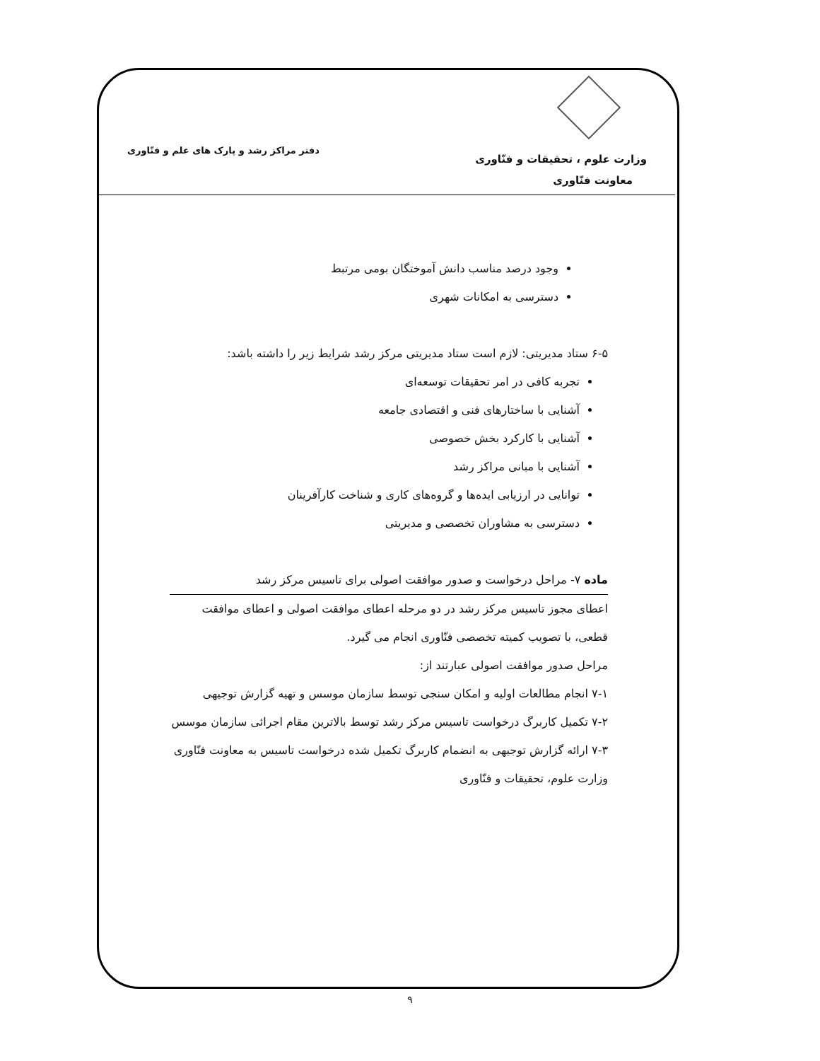وزارت علوم ، تحقیقات و فنّاوری
معاونت فنّاوری
دفتر مراکز رشد و پارک های علم و فنّاوری
وجود درصد مناسب دانش آموختگان بومی مرتبط
دسترسی به امکانات شهری
۶-۵ ستاد مدیریتی: لازم است ستاد مدیریتی مرکز رشد شرایط زیر را داشته باشد:
تجربه کافی در امر تحقیقات توسعه‌ای
آشنایی با ساختارهای فنی و اقتصادی جامعه
آشنایی با کارکرد بخش خصوصی
آشنایی با مبانی مراکز رشد
توانایی در ارزیابی ایده‌ها و گروه‌های کاری و شناخت کارآفرینان
دسترسی به مشاوران تخصصی و مدیریتی
ماده ۷- مراحل درخواست و صدور موافقت اصولی برای تاسیس مرکز رشد
اعطای مجوز تاسیس مرکز رشد در دو مرحله اعطای موافقت اصولی و اعطای موافقت قطعی، با تصویب کمیته تخصصی فنّاوری انجام می گیرد.
مراحل صدور موافقت اصولی عبارتند از:
۷-۱ انجام مطالعات اولیه و امکان سنجی توسط سازمان موسس و تهیه گزارش توجیهی
۷-۲ تکمیل کاربرگ درخواست تاسیس مرکز رشد توسط بالاترین مقام اجرائی سازمان موسس
۷-۳ ارائه گزارش توجیهی به انضمام کاربرگ تکمیل شده درخواست تاسیس به معاونت فنّاوری وزارت علوم، تحقیقات و فنّاوری
۹